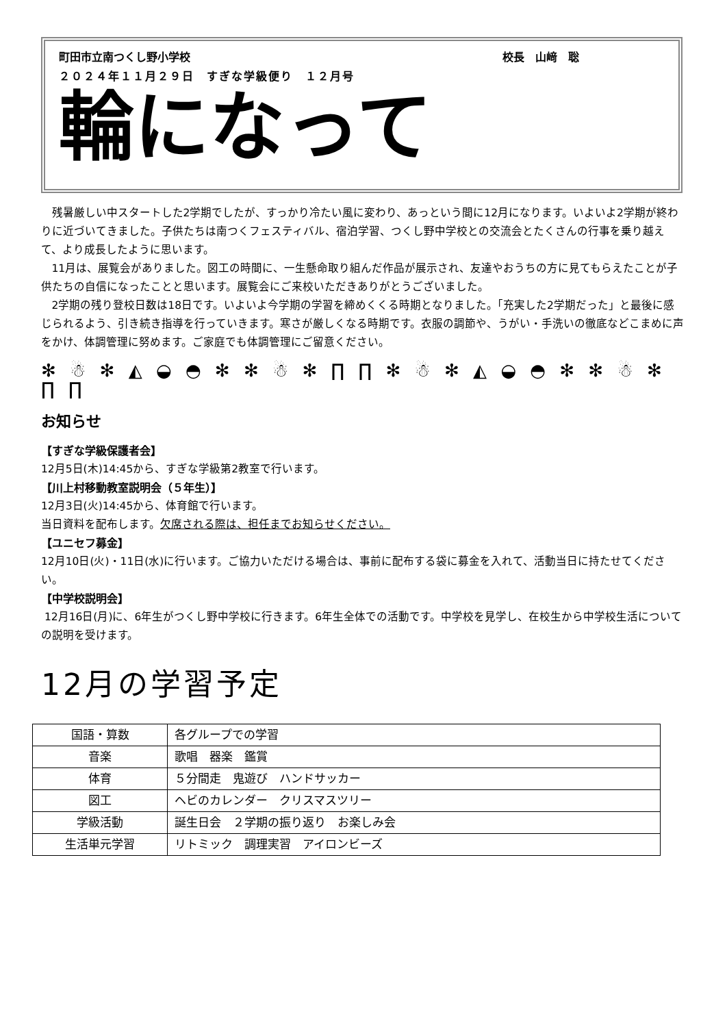町田市立南つくし野小学校 校長　山﨑　聡
２０２４年１１月２９日　すぎな学級便り　１２月号
輪になって
残暑厳しい中スタートした2学期でしたが、すっかり冷たい風に変わり、あっという間に12月になります。いよいよ2学期が終わりに近づいてきました。子供たちは南つくフェスティバル、宿泊学習、つくし野中学校との交流会とたくさんの行事を乗り越えて、より成長したように思います。
11月は、展覧会がありました。図工の時間に、一生懸命取り組んだ作品が展示され、友達やおうちの方に見てもらえたことが子供たちの自信になったことと思います。展覧会にご来校いただきありがとうございました。
2学期の残り登校日数は18日です。いよいよ今学期の学習を締めくくる時期となりました。「充実した2学期だった」と最後に感じられるよう、引き続き指導を行っていきます。寒さが厳しくなる時期です。衣服の調節や、うがい・手洗いの徹底などこまめに声をかけ、体調管理に努めます。ご家庭でも体調管理にご留意ください。
✻ ☃ ✻ ◭ ◒ ◓ ✻ ✻ ☃ ✻ ∏ ∏ ✻ ☃ ✻ ◭ ◒ ◓ ✻ ✻ ☃ ✻ ∏ ∏
お知らせ
【すぎな学級保護者会】
12月5日(木)14:45から、すぎな学級第2教室で行います。
【川上村移動教室説明会（５年生）】
12月3日(火)14:45から、体育館で行います。
当日資料を配布します。欠席される際は、担任までお知らせください。
【ユニセフ募金】
12月10日(火)・11日(水)に行います。ご協力いただける場合は、事前に配布する袋に募金を入れて、活動当日に持たせてください。
【中学校説明会】
12月16日(月)に、6年生がつくし野中学校に行きます。6年生全体での活動です。中学校を見学し、在校生から中学校生活についての説明を受けます。
12月の学習予定
| 国語・算数 | 各グループでの学習 |
| 音楽 | 歌唱 器楽 鑑賞 |
| 体育 | ５分間走 鬼遊び ハンドサッカー |
| 図工 | ヘビのカレンダー クリスマスツリー |
| 学級活動 | 誕生日会 ２学期の振り返り お楽しみ会 |
| 生活単元学習 | リトミック 調理実習 アイロンビーズ |